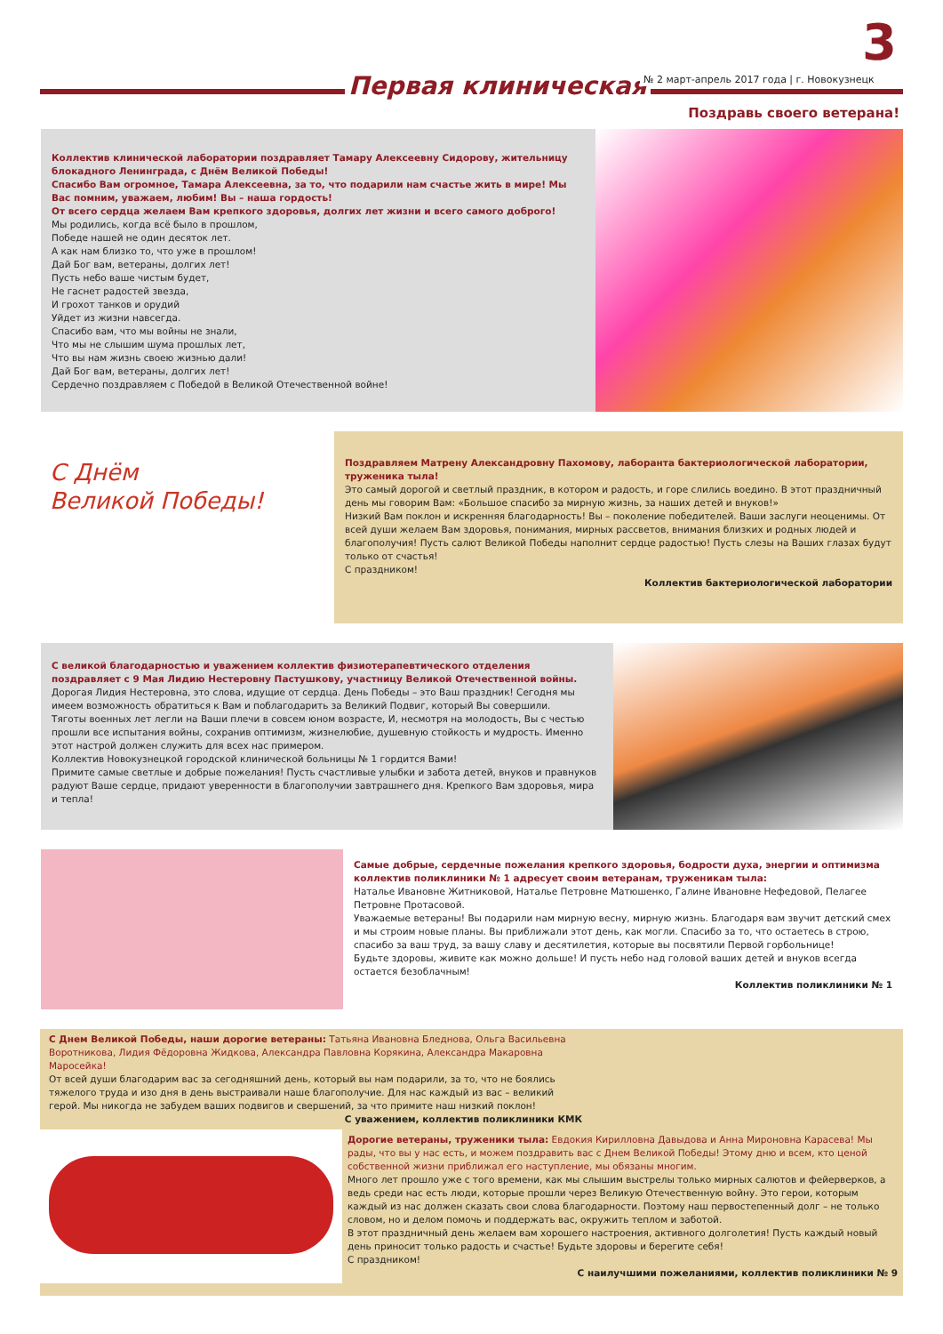Первая клиническая
№ 2 март-апрель 2017 года | г. Новокузнецк
3
Поздравь своего ветерана!
Коллектив клинической лаборатории поздравляет Тамару Алексеевну Сидорову, жительницу блокадного Ленинграда, с Днём Великой Победы!
Спасибо Вам огромное, Тамара Алексеевна, за то, что подарили нам счастье жить в мире! Мы Вас помним, уважаем, любим! Вы – наша гордость!
От всего сердца желаем Вам крепкого здоровья, долгих лет жизни и всего самого доброго!
Мы родились, когда всё было в прошлом,
Победе нашей не один десяток лет.
А как нам близко то, что уже в прошлом!
Дай Бог вам, ветераны, долгих лет!
Пусть небо ваше чистым будет,
Не гаснет радостей звезда,
И грохот танков и орудий
Уйдет из жизни навсегда.
Спасибо вам, что мы войны не знали,
Что мы не слышим шума прошлых лет,
Что вы нам жизнь своею жизнью дали!
Дай Бог вам, ветераны, долгих лет!
Сердечно поздравляем с Победой в Великой Отечественной войне!
С Днём
Великой Победы!
Поздравляем Матрену Александровну Пахомову, лаборанта бактериологической лаборатории, труженика тыла!
Это самый дорогой и светлый праздник, в котором и радость, и горе слились воедино. В этот праздничный день мы говорим Вам: «Большое спасибо за мирную жизнь, за наших детей и внуков!»
Низкий Вам поклон и искренняя благодарность! Вы – поколение победителей. Ваши заслуги неоценимы. От всей души желаем Вам здоровья, понимания, мирных рассветов, внимания близких и родных людей и благополучия! Пусть салют Великой Победы наполнит сердце радостью! Пусть слезы на Ваших глазах будут только от счастья!
С праздником!
Коллектив бактериологической лаборатории
С великой благодарностью и уважением коллектив физиотерапевтического отделения поздравляет с 9 Мая Лидию Нестеровну Пастушкову, участницу Великой Отечественной войны.
Дорогая Лидия Нестеровна, это слова, идущие от сердца. День Победы – это Ваш праздник! Сегодня мы имеем возможность обратиться к Вам и поблагодарить за Великий Подвиг, который Вы совершили.
Тяготы военных лет легли на Ваши плечи в совсем юном возрасте, И, несмотря на молодость, Вы с честью прошли все испытания войны, сохранив оптимизм, жизнелюбие, душевную стойкость и мудрость. Именно этот настрой должен служить для всех нас примером.
Коллектив Новокузнецкой городской клинической больницы № 1 гордится Вами!
Примите самые светлые и добрые пожелания! Пусть счастливые улыбки и забота детей, внуков и правнуков радуют Ваше сердце, придают уверенности в благополучии завтрашнего дня. Крепкого Вам здоровья, мира и тепла!
Самые добрые, сердечные пожелания крепкого здоровья, бодрости духа, энергии и оптимизма коллектив поликлиники № 1 адресует своим ветеранам, труженикам тыла:
Наталье Ивановне Житниковой, Наталье Петровне Матюшенко, Галине Ивановне Нефедовой, Пелагее Петровне Протасовой.
Уважаемые ветераны! Вы подарили нам мирную весну, мирную жизнь. Благодаря вам звучит детский смех и мы строим новые планы. Вы приближали этот день, как могли. Спасибо за то, что остаетесь в строю, спасибо за ваш труд, за вашу славу и десятилетия, которые вы посвятили Первой горбольнице!
Будьте здоровы, живите как можно дольше! И пусть небо над головой ваших детей и внуков всегда остается безоблачным!
Коллектив поликлиники № 1
С Днем Великой Победы, наши дорогие ветераны: Татьяна Ивановна Бледнова, Ольга Васильевна Воротникова, Лидия Фёдоровна Жидкова, Александра Павловна Корякина, Александра Макаровна Маросейка!
От всей души благодарим вас за сегодняшний день, который вы нам подарили, за то, что не боялись тяжелого труда и изо дня в день выстраивали наше благополучие. Для нас каждый из вас – великий герой. Мы никогда не забудем ваших подвигов и свершений, за что примите наш низкий поклон!
С уважением, коллектив поликлиники КМК
Дорогие ветераны, труженики тыла: Евдокия Кирилловна Давыдова и Анна Мироновна Карасева! Мы рады, что вы у нас есть, и можем поздравить вас с Днем Великой Победы! Этому дню и всем, кто ценой собственной жизни приближал его наступление, мы обязаны многим.
Много лет прошло уже с того времени, как мы слышим выстрелы только мирных салютов и фейерверков, а ведь среди нас есть люди, которые прошли через Великую Отечественную войну. Это герои, которым каждый из нас должен сказать свои слова благодарности. Поэтому наш первостепенный долг – не только словом, но и делом помочь и поддержать вас, окружить теплом и заботой.
В этот праздничный день желаем вам хорошего настроения, активного долголетия! Пусть каждый новый день приносит только радость и счастье! Будьте здоровы и берегите себя!
С праздником!
С наилучшими пожеланиями, коллектив поликлиники № 9